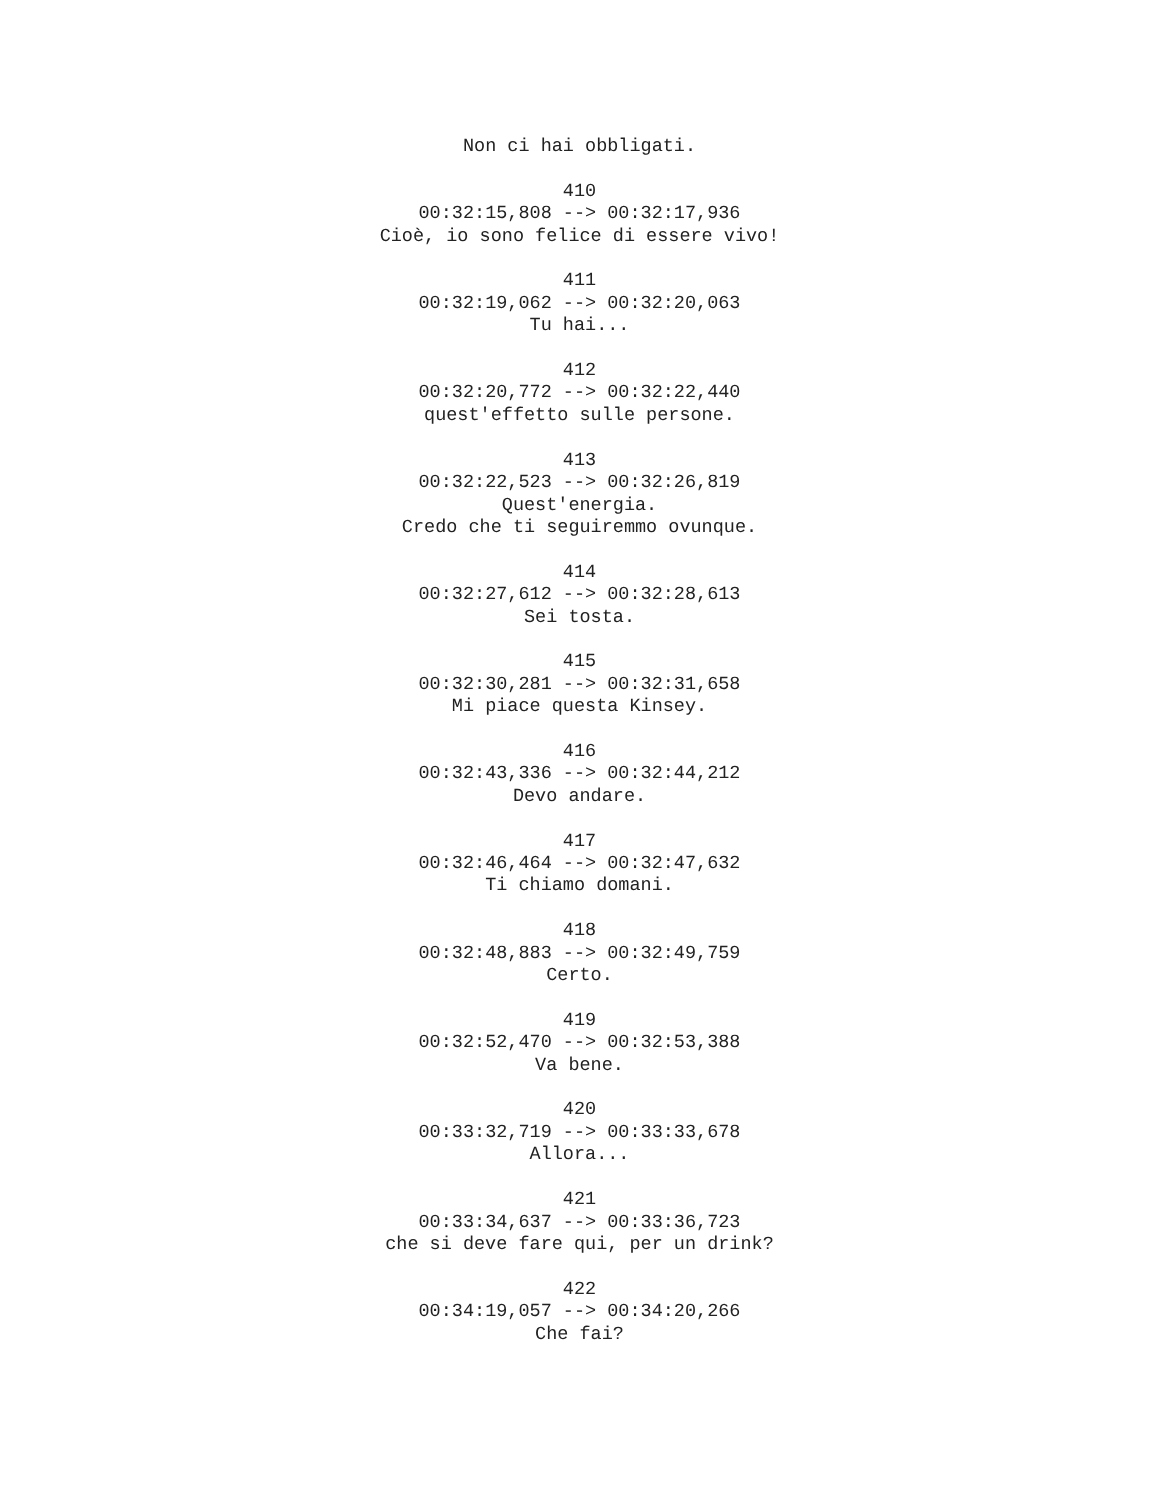Non ci hai obbligati. 410 00:32:15,808 --> 00:32:17,936 Cioè, io sono felice di essere vivo! 411 00:32:19,062 --> 00:32:20,063 Tu hai... 412 00:32:20,772 --> 00:32:22,440 quest'effetto sulle persone. 413 00:32:22,523 --> 00:32:26,819 Quest'energia. Credo che ti seguiremmo ovunque. 414 00:32:27,612 --> 00:32:28,613 Sei tosta. 415 00:32:30,281 --> 00:32:31,658 Mi piace questa Kinsey. 416 00:32:43,336 --> 00:32:44,212 Devo andare. 417 00:32:46,464 --> 00:32:47,632 Ti chiamo domani. 418 00:32:48,883 --> 00:32:49,759 Certo. 419 00:32:52,470 --> 00:32:53,388 Va bene. 420 00:33:32,719 --> 00:33:33,678 Allora... 421 00:33:34,637 --> 00:33:36,723 che si deve fare qui, per un drink? 422 00:34:19,057 --> 00:34:20,266 Che fai?